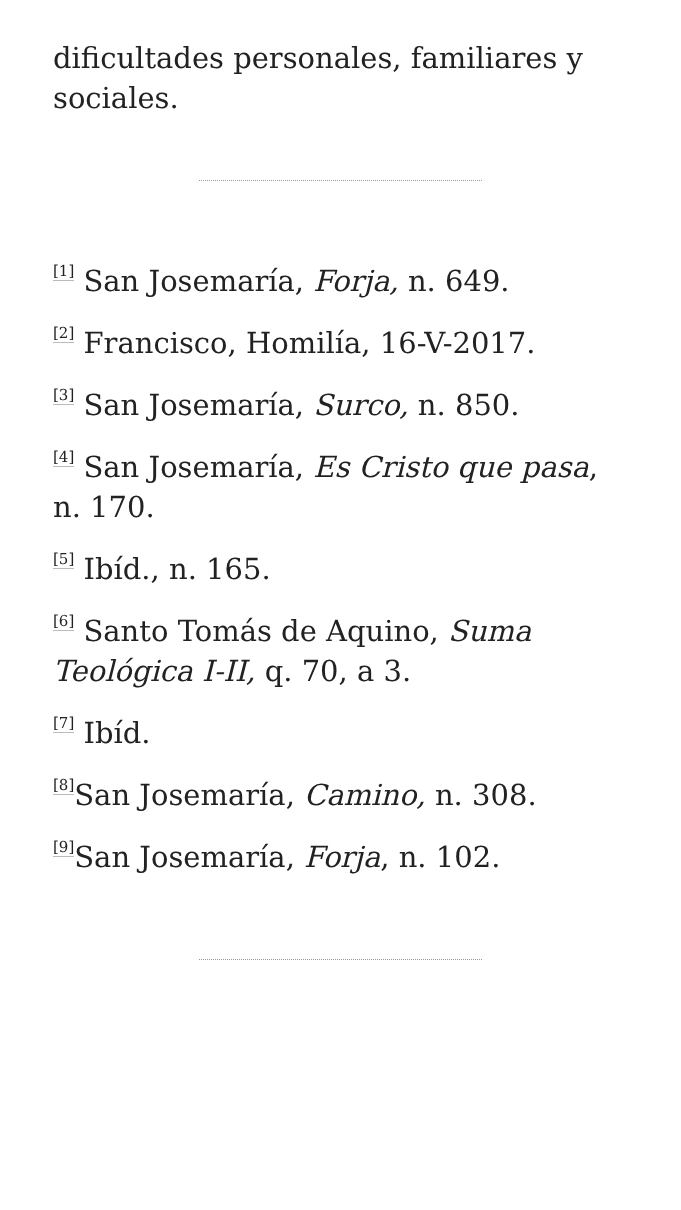dificultades personales, familiares y sociales.
<sup>[1]</sup> San Josemaría, Forja, n. 649.
<sup>[2]</sup> Francisco, Homilía, 16-V-2017.
<sup>[3]</sup> San Josemaría, Surco, n. 850.
<sup>[4]</sup> San Josemaría, Es Cristo que pasa, n. 170.
<sup>[5]</sup> Ibíd., n. 165.
<sup>[6]</sup> Santo Tomás de Aquino, Suma Teológica I-II, q. 70, a 3.
<sup>[7]</sup> Ibíd.
<sup>[8]</sup> San Josemaría, Camino, n. 308.
<sup>[9]</sup> San Josemaría, Forja, n. 102.